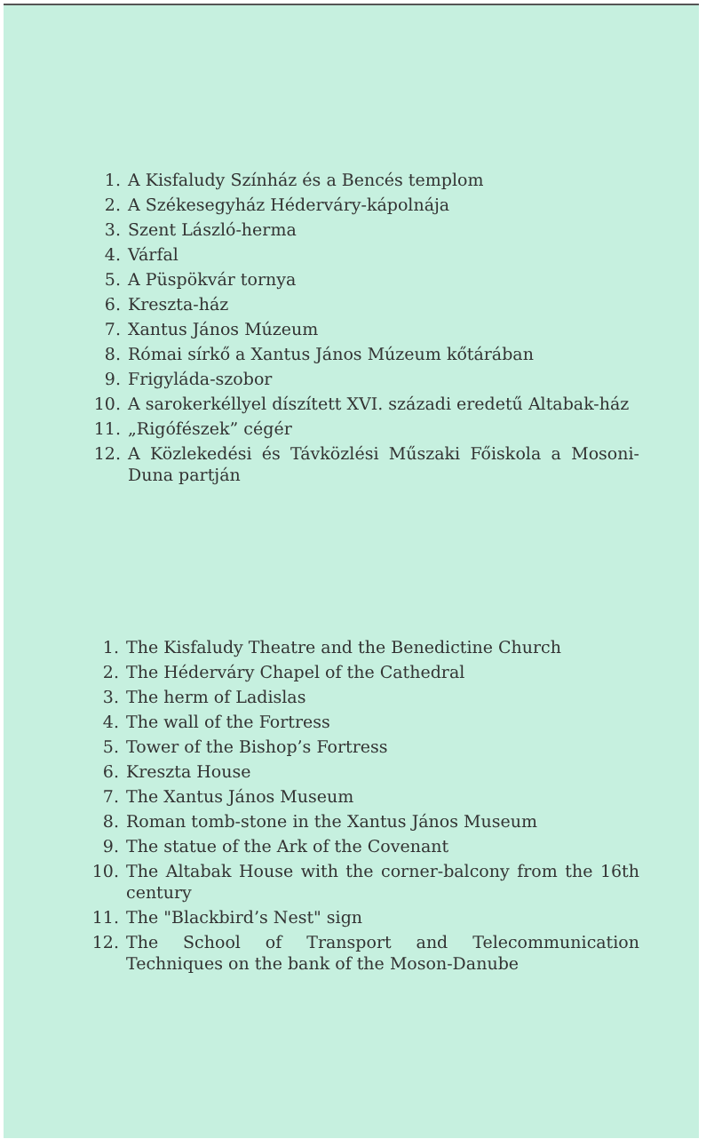1. A Kisfaludy Színház és a Bencés templom
2. A Székesegyház Héderváry-kápolnája
3. Szent László-herma
4. Várfal
5. A Püspökvár tornya
6. Kreszta-ház
7. Xantus János Múzeum
8. Római sírkő a Xantus János Múzeum kőtárában
9. Frigyláda-szobor
10. A sarokerkéllyel díszített XVI. századi eredetű Altabak-ház
11. „Rigófészek” cégér
12. A Közlekedési és Távközlési Műszaki Főiskola a Mosoni-Duna partján
1. The Kisfaludy Theatre and the Benedictine Church
2. The Héderváry Chapel of the Cathedral
3. The herm of Ladislas
4. The wall of the Fortress
5. Tower of the Bishop’s Fortress
6. Kreszta House
7. The Xantus János Museum
8. Roman tomb-stone in the Xantus János Museum
9. The statue of the Ark of the Covenant
10. The Altabak House with the corner-balcony from the 16th century
11. The "Blackbird’s Nest" sign
12. The School of Transport and Telecommunication Techniques on the bank of the Moson-Danube